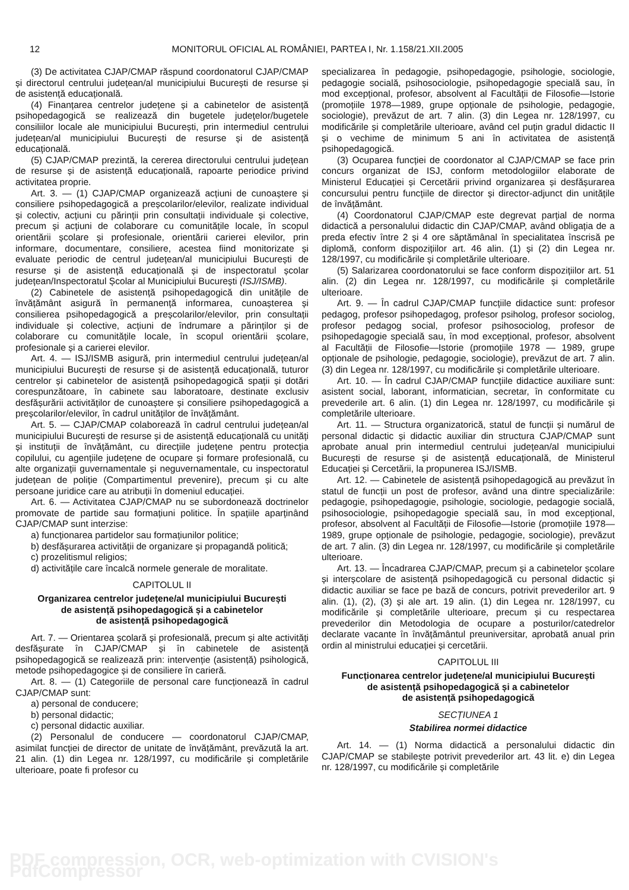12 MONITORUL OFICIAL AL ROMÂNIEI, PARTEA I, Nr. 1.158/21.XII.2005
(3) De activitatea CJAP/CMAP răspund coordonatorul CJAP/CMAP și directorul centrului județean/al municipiului București de resurse și de asistență educațională.
(4) Finanțarea centrelor județene și a cabinetelor de asistență psihopedagogică se realizează din bugetele județelor/bugetele consiliilor locale ale municipiului București, prin intermediul centrului județean/al municipiului București de resurse și de asistență educațională.
(5) CJAP/CMAP prezintă, la cererea directorului centrului județean de resurse și de asistență educațională, rapoarte periodice privind activitatea proprie.
Art. 3. — (1) CJAP/CMAP organizează acțiuni de cunoaștere și consiliere psihopedagogică a preșcolarilor/elevilor, realizate individual și colectiv, acțiuni cu părinții prin consultații individuale și colective, precum și acțiuni de colaborare cu comunitățile locale, în scopul orientării școlare și profesionale, orientării carierei elevilor, prin informare, documentare, consiliere, acestea fiind monitorizate și evaluate periodic de centrul județean/al municipiului București de resurse și de asistență educațională și de inspectoratul școlar județean/Inspectoratul Școlar al Municipiului București (ISJ/ISMB).
(2) Cabinetele de asistență psihopedagogică din unitățile de învățământ asigură în permanență informarea, cunoașterea și consilierea psihopedagogică a preșcolarilor/elevilor, prin consultații individuale și colective, acțiuni de îndrumare a părinților și de colaborare cu comunitățile locale, în scopul orientării școlare, profesionale și a carierei elevilor.
Art. 4. — ISJ/ISMB asigură, prin intermediul centrului județean/al municipiului București de resurse și de asistență educațională, tuturor centrelor și cabinetelor de asistență psihopedagogică spații și dotări corespunzătoare, în cabinete sau laboratoare, destinate exclusiv desfășurării activităților de cunoaștere și consiliere psihopedagogică a preșcolarilor/elevilor, în cadrul unităților de învățământ.
Art. 5. — CJAP/CMAP colaborează în cadrul centrului județean/al municipiului București de resurse și de asistență educațională cu unități și instituții de învățământ, cu direcțiile județene pentru protecția copilului, cu agențiile județene de ocupare și formare profesională, cu alte organizații guvernamentale și neguvernamentale, cu inspectoratul județean de poliție (Compartimentul prevenire), precum și cu alte persoane juridice care au atribuții în domeniul educației.
Art. 6. — Activitatea CJAP/CMAP nu se subordonează doctrinelor promovate de partide sau formațiuni politice. În spațiile aparținând CJAP/CMAP sunt interzise:
a) funcționarea partidelor sau formațiunilor politice;
b) desfășurarea activității de organizare și propagandă politică;
c) prozelitismul religios;
d) activitățile care încalcă normele generale de moralitate.
CAPITOLUL II
Organizarea centrelor județene/al municipiului București
de asistență psihopedagogică și a cabinetelor
de asistență psihopedagogică
Art. 7. — Orientarea școlară și profesională, precum și alte activități desfășurate în CJAP/CMAP și în cabinetele de asistență psihopedagogică se realizează prin: intervenție (asistență) psihologică, metode psihopedagogice și de consiliere în carieră.
Art. 8. — (1) Categoriile de personal care funcționează în cadrul CJAP/CMAP sunt:
a) personal de conducere;
b) personal didactic;
c) personal didactic auxiliar.
(2) Personalul de conducere — coordonatorul CJAP/CMAP, asimilat funcției de director de unitate de învățământ, prevăzută la art. 21 alin. (1) din Legea nr. 128/1997, cu modificările și completările ulterioare, poate fi profesor cu
specializarea în pedagogie, psihopedagogie, psihologie, sociologie, pedagogie socială, psihosociologie, psihopedagogie specială sau, în mod excepțional, profesor, absolvent al Facultății de Filosofie—Istorie (promoțiile 1978—1989, grupe opționale de psihologie, pedagogie, sociologie), prevăzut de art. 7 alin. (3) din Legea nr. 128/1997, cu modificările și completările ulterioare, având cel puțin gradul didactic II și o vechime de minimum 5 ani în activitatea de asistență psihopedagogică.
(3) Ocuparea funcției de coordonator al CJAP/CMAP se face prin concurs organizat de ISJ, conform metodologiilor elaborate de Ministerul Educației și Cercetării privind organizarea și desfășurarea concursului pentru funcțiile de director și director-adjunct din unitățile de învățământ.
(4) Coordonatorul CJAP/CMAP este degrevat parțial de norma didactică a personalului didactic din CJAP/CMAP, având obligația de a preda efectiv între 2 și 4 ore săptămânal în specialitatea înscrisă pe diplomă, conform dispozițiilor art. 46 alin. (1) și (2) din Legea nr. 128/1997, cu modificările și completările ulterioare.
(5) Salarizarea coordonatorului se face conform dispozițiilor art. 51 alin. (2) din Legea nr. 128/1997, cu modificările și completările ulterioare.
Art. 9. — În cadrul CJAP/CMAP funcțiile didactice sunt: profesor pedagog, profesor psihopedagog, profesor psiholog, profesor sociolog, profesor pedagog social, profesor psihosociolog, profesor de psihopedagogie specială sau, în mod excepțional, profesor, absolvent al Facultății de Filosofie—Istorie (promoțiile 1978 — 1989, grupe opționale de psihologie, pedagogie, sociologie), prevăzut de art. 7 alin. (3) din Legea nr. 128/1997, cu modificările și completările ulterioare.
Art. 10. — În cadrul CJAP/CMAP funcțiile didactice auxiliare sunt: asistent social, laborant, informatician, secretar, în conformitate cu prevederile art. 6 alin. (1) din Legea nr. 128/1997, cu modificările și completările ulterioare.
Art. 11. — Structura organizatorică, statul de funcții și numărul de personal didactic și didactic auxiliar din structura CJAP/CMAP sunt aprobate anual prin intermediul centrului județean/al municipiului București de resurse și de asistență educațională, de Ministerul Educației și Cercetării, la propunerea ISJ/ISMB.
Art. 12. — Cabinetele de asistență psihopedagogică au prevăzut în statul de funcții un post de profesor, având una dintre specializările: pedagogie, psihopedagogie, psihologie, sociologie, pedagogie socială, psihosociologie, psihopedagogie specială sau, în mod excepțional, profesor, absolvent al Facultății de Filosofie—Istorie (promoțiile 1978—1989, grupe opționale de psihologie, pedagogie, sociologie), prevăzut de art. 7 alin. (3) din Legea nr. 128/1997, cu modificările și completările ulterioare.
Art. 13. — Încadrarea CJAP/CMAP, precum și a cabinetelor școlare și interșcolare de asistență psihopedagogică cu personal didactic și didactic auxiliar se face pe bază de concurs, potrivit prevederilor art. 9 alin. (1), (2), (3) și ale art. 19 alin. (1) din Legea nr. 128/1997, cu modificările și completările ulterioare, precum și cu respectarea prevederilor din Metodologia de ocupare a posturilor/catedrelor declarate vacante în învățământul preuniversitar, aprobată anual prin ordin al ministrului educației și cercetării.
CAPITOLUL III
Funcționarea centrelor județene/al municipiului București
de asistență psihopedagogică și a cabinetelor
de asistență psihopedagogică
SECȚIUNEA 1
Stabilirea normei didactice
Art. 14. — (1) Norma didactică a personalului didactic din CJAP/CMAP se stabilește potrivit prevederilor art. 43 lit. e) din Legea nr. 128/1997, cu modificările și completările
PDF compression, OCR, web-optimization with CVISION's PdfCompressor